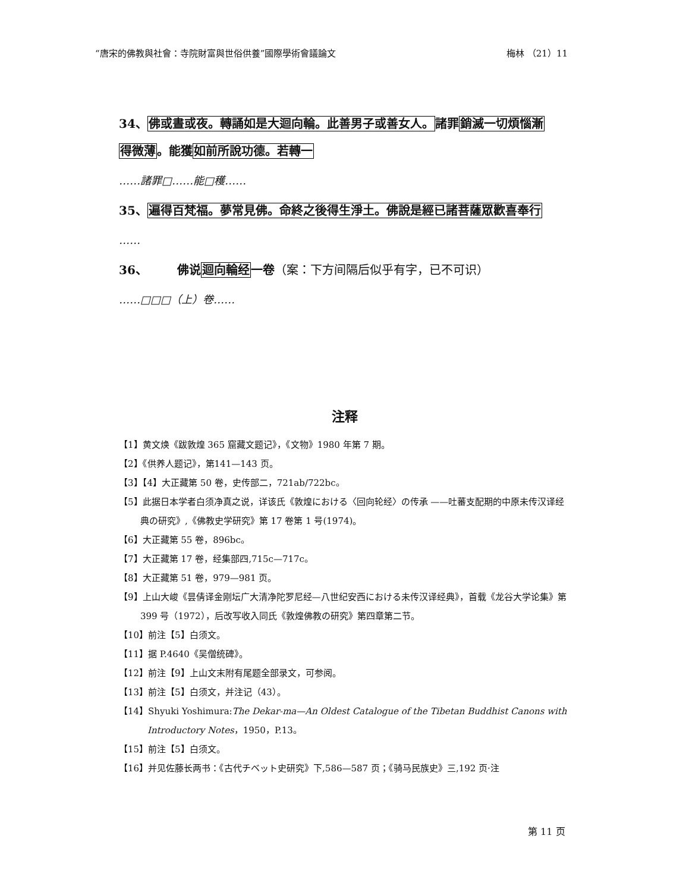“唐宋的佛教與社會：寺院財富與世俗供養”國際學術會議論文 梅林 （21）11
34、佛或晝或夜。轉誦如是大迴向輪。此善男子或善女人。諸罪銷滅一切煩惱漸
得微薄。能獲如前所說功德。若轉一
……諸罪□……能□穫……
35、遍得百梵福。夢常見佛。命終之後得生淨土。佛說是經已諸菩薩眾歡喜奉行
……
36、　　　佛说迴向輪经一卷（案：下方间隔后似乎有字，已不可识）
……□□□（上）卷……
注释
【1】黄文焕《跋敦煌 365 窟藏文题记》，《文物》1980 年第 7 期。
【2】《供养人题记》，第141—143 页。
【3】【4】大正藏第 50 卷，史传部二，721ab/722bc。
【5】此据日本学者白须净真之说，详该氏《敦煌における〈回向轮经〉の传承 ——吐蕃支配期的中原未传汉译经典の研究》,《佛教史学研究》第 17 卷第 1 号(1974)。
【6】大正藏第 55 卷，896bc。
【7】大正藏第 17 卷，经集部四,715c—717c。
【8】大正藏第 51 卷，979—981 页。
【9】上山大峻《昙倩译金刚坛广大清净陀罗尼经—八世纪安西における未传汉译经典》，首载《龙谷大学论集》第 399 号（1972），后改写收入同氏《敦煌佛教の研究》第四章第二节。
【10】前注【5】白须文。
【11】据 P.4640《吴僧统碑》。
【12】前注【9】上山文末附有尾题全部录文，可参阅。
【13】前注【5】白须文，并注记（43）。
【14】Shyuki Yoshimura:The Dekar-ma—An Oldest Catalogue of the Tibetan Buddhist Canons with Introductory Notes，1950，P.13。
【15】前注【5】白须文。
【16】并见佐藤长两书：《古代チベット史研究》下,586—587 页；《骑马民族史》三,192 页·注
第 11 页